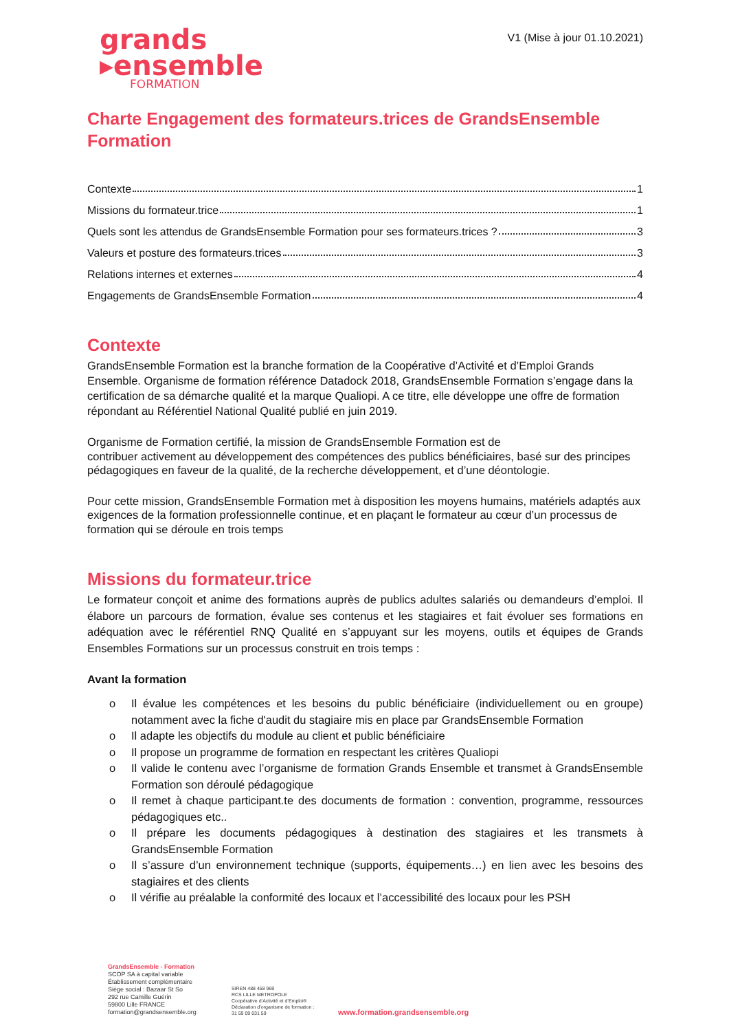grands
▸ensemble
FORMATION
V1 (Mise à jour 01.10.2021)
Charte Engagement des formateurs.trices de GrandsEnsemble Formation
Contexte 1
Missions du formateur.trice 1
Quels sont les attendus de GrandsEnsemble Formation pour ses formateurs.trices ? 3
Valeurs et posture des formateurs.trices 3
Relations internes et externes 4
Engagements de GrandsEnsemble Formation 4
Contexte
GrandsEnsemble Formation est la branche formation de la Coopérative d’Activité et d’Emploi Grands Ensemble. Organisme de formation référence Datadock 2018, GrandsEnsemble Formation s’engage dans la certification de sa démarche qualité et la marque Qualiopi. A ce titre, elle développe une offre de formation répondant au Référentiel National Qualité publié en juin 2019.
Organisme de Formation certifié, la mission de GrandsEnsemble Formation est de
contribuer activement au développement des compétences des publics bénéficiaires, basé sur des principes pédagogiques en faveur de la qualité, de la recherche développement, et d’une déontologie.
Pour cette mission, GrandsEnsemble Formation met à disposition les moyens humains, matériels adaptés aux exigences de la formation professionnelle continue, et en plaçant le formateur au cœur d’un processus de formation qui se déroule en trois temps
Missions du formateur.trice
Le formateur conçoit et anime des formations auprès de publics adultes salariés ou demandeurs d’emploi. Il élabore un parcours de formation, évalue ses contenus et les stagiaires et fait évoluer ses formations en adéquation avec le référentiel RNQ Qualité en s’appuyant sur les moyens, outils et équipes de Grands Ensembles Formations sur un processus construit en trois temps :
Avant la formation
o Il évalue les compétences et les besoins du public bénéficiaire (individuellement ou en groupe) notamment avec la fiche d'audit du stagiaire mis en place par GrandsEnsemble Formation
o Il adapte les objectifs du module au client et public bénéficiaire
o Il propose un programme de formation en respectant les critères Qualiopi
o Il valide le contenu avec l’organisme de formation Grands Ensemble et transmet à GrandsEnsemble Formation son déroulé pédagogique
o Il remet à chaque participant.te des documents de formation : convention, programme, ressources pédagogiques etc..
o Il prépare les documents pédagogiques à destination des stagiaires et les transmets à GrandsEnsemble Formation
o Il s’assure d’un environnement technique (supports, équipements…) en lien avec les besoins des stagiaires et des clients
o Il vérifie au préalable la conformité des locaux et l’accessibilité des locaux pour les PSH
GrandsEnsemble - Formation
SCOP SA à capital variable
Établissement complémentaire
Siège social : Bazaar St So
292 rue Camille Guérin
59800 Lille FRANCE
formation@grandsensemble.org
SIREN 488 458 969
RCS LILLE METROPOLE
Coopérative d’Activité et d’Emploi®
Déclaration d’organisme de formation :
31 59 09 031 59
www.formation.grandsensemble.org